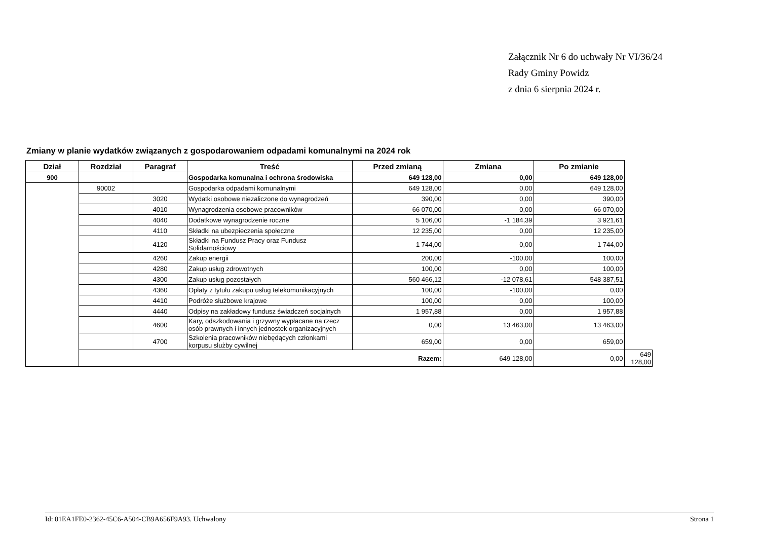Załącznik Nr 6 do uchwały Nr VI/36/24
Rady Gminy Powidz
z dnia 6 sierpnia 2024 r.
Zmiany w planie wydatków związanych z gospodarowaniem odpadami komunalnymi na 2024 rok
| Dział | Rozdział | Paragraf | Treść | Przed zmianą | Zmiana | Po zmianie | |
| --- | --- | --- | --- | --- | --- | --- | --- |
| 900 | | | Gospodarka komunalna i ochrona środowiska | 649 128,00 | 0,00 | 649 128,00 | |
| | 90002 | | Gospodarka odpadami komunalnymi | 649 128,00 | 0,00 | 649 128,00 | |
| | | 3020 | Wydatki osobowe niezaliczone do wynagrodzeń | 390,00 | 0,00 | 390,00 | |
| | | 4010 | Wynagrodzenia osobowe pracowników | 66 070,00 | 0,00 | 66 070,00 | |
| | | 4040 | Dodatkowe wynagrodzenie roczne | 5 106,00 | -1 184,39 | 3 921,61 | |
| | | 4110 | Składki na ubezpieczenia społeczne | 12 235,00 | 0,00 | 12 235,00 | |
| | | 4120 | Składki na Fundusz Pracy oraz Fundusz Solidarnościowy | 1 744,00 | 0,00 | 1 744,00 | |
| | | 4260 | Zakup energii | 200,00 | -100,00 | 100,00 | |
| | | 4280 | Zakup usług zdrowotnych | 100,00 | 0,00 | 100,00 | |
| | | 4300 | Zakup usług pozostałych | 560 466,12 | -12 078,61 | 548 387,51 | |
| | | 4360 | Opłaty z tytułu zakupu usług telekomunikacyjnych | 100,00 | -100,00 | 0,00 | |
| | | 4410 | Podróże służbowe krajowe | 100,00 | 0,00 | 100,00 | |
| | | 4440 | Odpisy na zakładowy fundusz świadczeń socjalnych | 1 957,88 | 0,00 | 1 957,88 | |
| | | 4600 | Kary, odszkodowania i grzywny wypłacane na rzecz osób prawnych i innych jednostek organizacyjnych | 0,00 | 13 463,00 | 13 463,00 | |
| | | 4700 | Szkolenia pracowników niebędących członkami korpusu służby cywilnej | 659,00 | 0,00 | 659,00 | |
| | Razem: | | | | 649 128,00 | 0,00 | 649 128,00 |
Id: 01EA1FE0-2362-45C6-A504-CB9A656F9A93. Uchwalony Strona 1